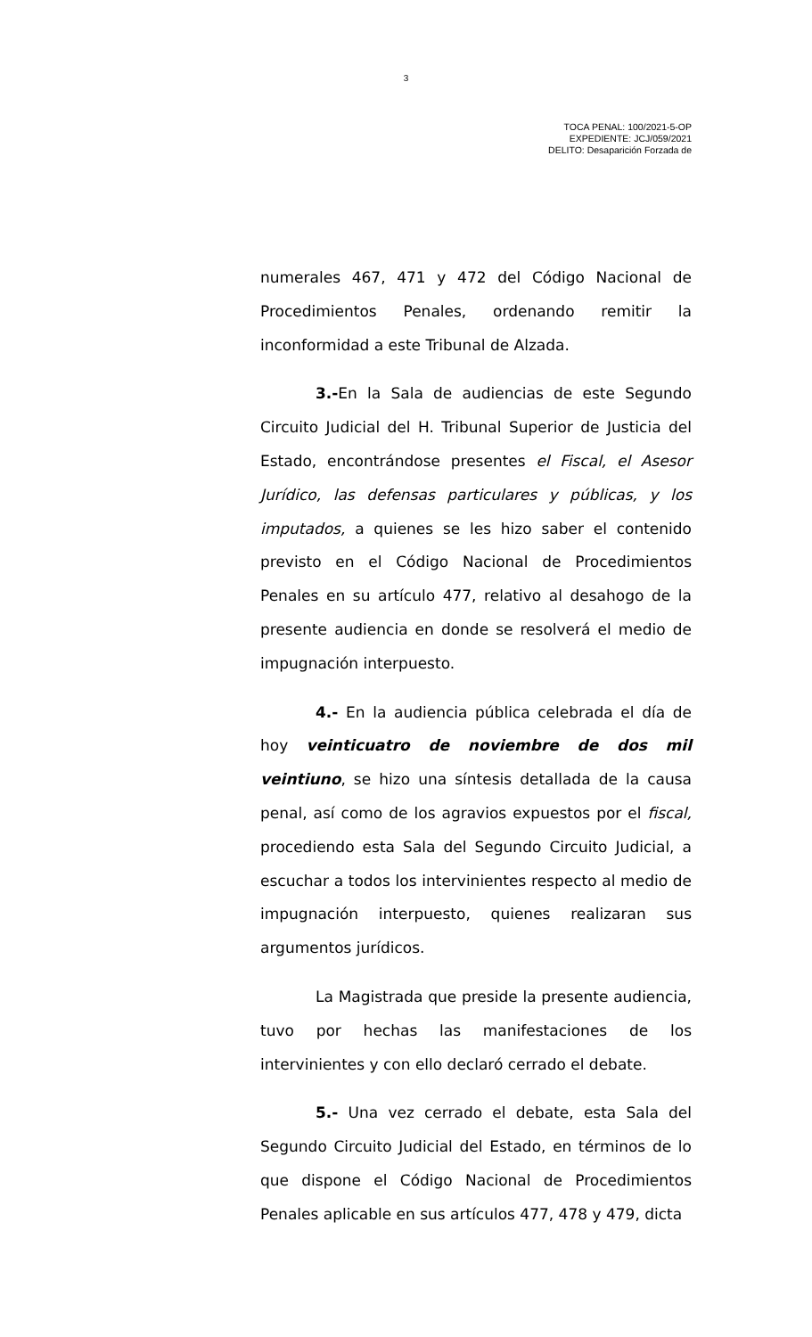3
TOCA PENAL: 100/2021-5-OP
EXPEDIENTE: JCJ/059/2021
DELITO: Desaparición Forzada de
numerales 467, 471 y 472 del Código Nacional de Procedimientos Penales, ordenando remitir la inconformidad a este Tribunal de Alzada.
3.-En la Sala de audiencias de este Segundo Circuito Judicial del H. Tribunal Superior de Justicia del Estado, encontrándose presentes el Fiscal, el Asesor Jurídico, las defensas particulares y públicas, y los imputados, a quienes se les hizo saber el contenido previsto en el Código Nacional de Procedimientos Penales en su artículo 477, relativo al desahogo de la presente audiencia en donde se resolverá el medio de impugnación interpuesto.
4.- En la audiencia pública celebrada el día de hoy veinticuatro de noviembre de dos mil veintiuno, se hizo una síntesis detallada de la causa penal, así como de los agravios expuestos por el fiscal, procediendo esta Sala del Segundo Circuito Judicial, a escuchar a todos los intervinientes respecto al medio de impugnación interpuesto, quienes realizaran sus argumentos jurídicos.
La Magistrada que preside la presente audiencia, tuvo por hechas las manifestaciones de los intervinientes y con ello declaró cerrado el debate.
5.- Una vez cerrado el debate, esta Sala del Segundo Circuito Judicial del Estado, en términos de lo que dispone el Código Nacional de Procedimientos Penales aplicable en sus artículos 477, 478 y 479, dicta